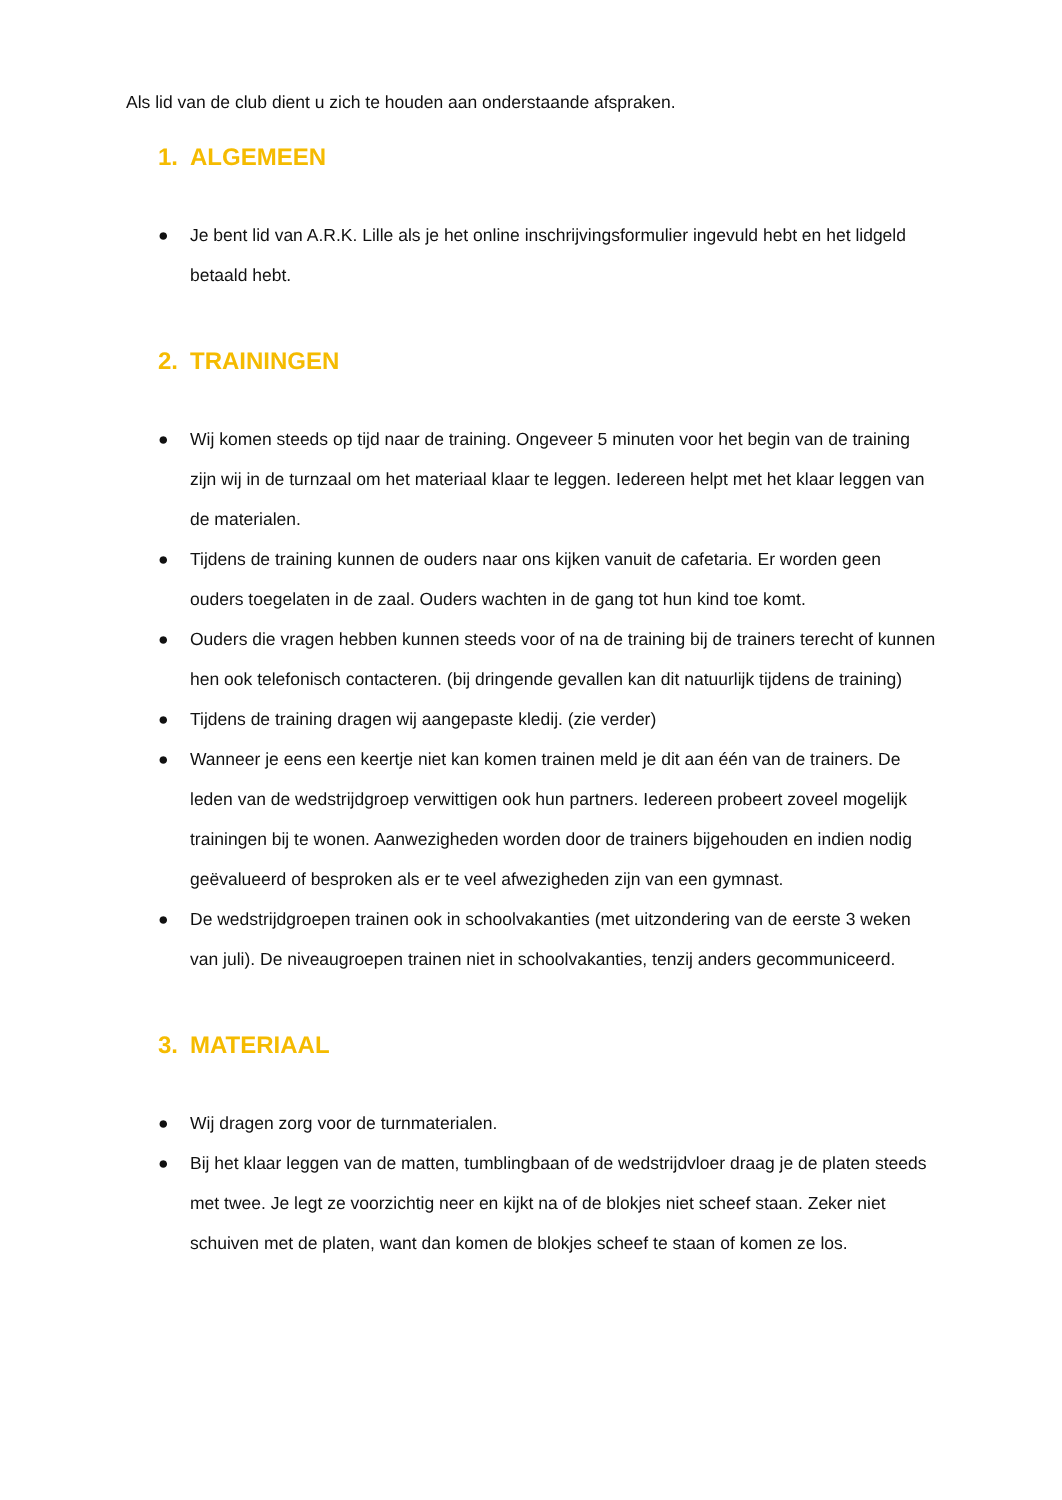Als lid van de club dient u zich te houden aan onderstaande afspraken.
1. ALGEMEEN
● Je bent lid van A.R.K. Lille als je het online inschrijvingsformulier ingevuld hebt en het lidgeld betaald hebt.
2. TRAININGEN
● Wij komen steeds op tijd naar de training. Ongeveer 5 minuten voor het begin van de training zijn wij in de turnzaal om het materiaal klaar te leggen. Iedereen helpt met het klaar leggen van de materialen.
● Tijdens de training kunnen de ouders naar ons kijken vanuit de cafetaria. Er worden geen ouders toegelaten in de zaal. Ouders wachten in de gang tot hun kind toe komt.
● Ouders die vragen hebben kunnen steeds voor of na de training bij de trainers terecht of kunnen hen ook telefonisch contacteren. (bij dringende gevallen kan dit natuurlijk tijdens de training)
● Tijdens de training dragen wij aangepaste kledij. (zie verder)
● Wanneer je eens een keertje niet kan komen trainen meld je dit aan één van de trainers. De leden van de wedstrijdgroep verwittigen ook hun partners. Iedereen probeert zoveel mogelijk trainingen bij te wonen. Aanwezigheden worden door de trainers bijgehouden en indien nodig geëvalueerd of besproken als er te veel afwezigheden zijn van een gymnast.
● De wedstrijdgroepen trainen ook in schoolvakanties (met uitzondering van de eerste 3 weken van juli). De niveaugroepen trainen niet in schoolvakanties, tenzij anders gecommuniceerd.
3. MATERIAAL
● Wij dragen zorg voor de turnmaterialen.
● Bij het klaar leggen van de matten, tumblingbaan of de wedstrijdvloer draag je de platen steeds met twee. Je legt ze voorzichtig neer en kijkt na of de blokjes niet scheef staan. Zeker niet schuiven met de platen, want dan komen de blokjes scheef te staan of komen ze los.